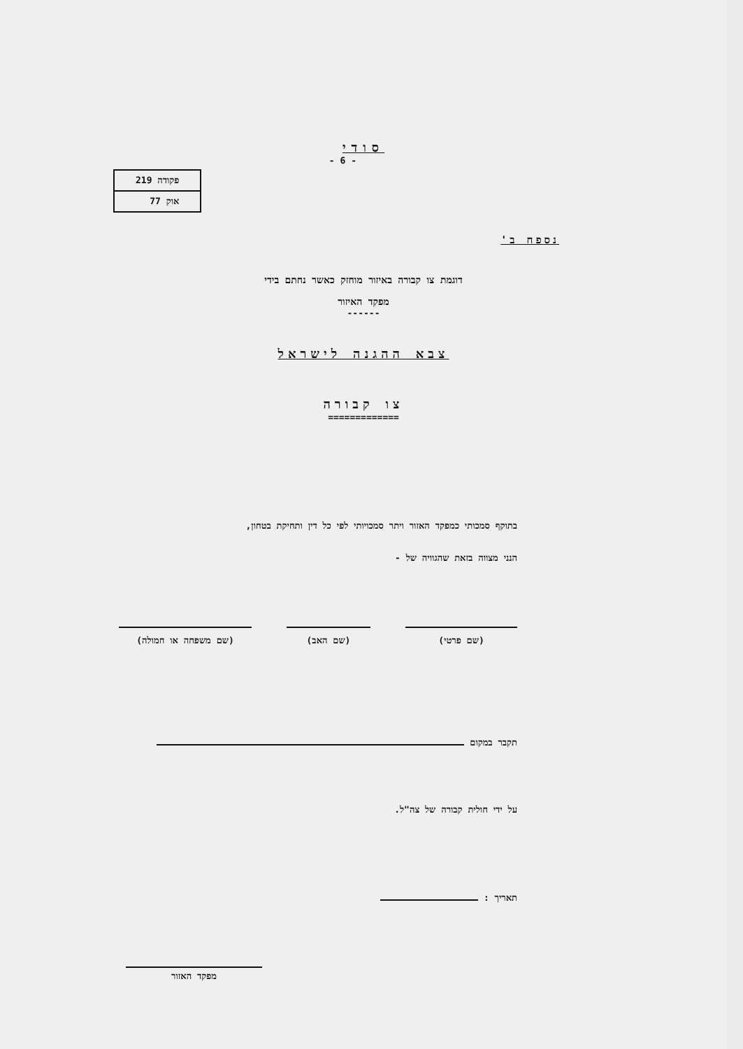סודי
| פקודה 219 |
| אוק 77 |
- 6 -
נספח ב'
דוגמת צו קבורה באיזור מוחזק כאשר נחתם בידי
מפקד האיזור
------
צבא ההגנה לישראל
צו קבורה
=============
בתוקף סמכותי כמפקד האזור ויתר סמכויותי לפי כל דין ותחיקת בטחון,
הנני מצווה בזאת שהגוויה של -
(שם פרטי) (שם האב) (שם משפחה או חמולה)
תקבר במקום
על ידי חולית קבורה של צה"ל.
תאריך :
מפקד האזור